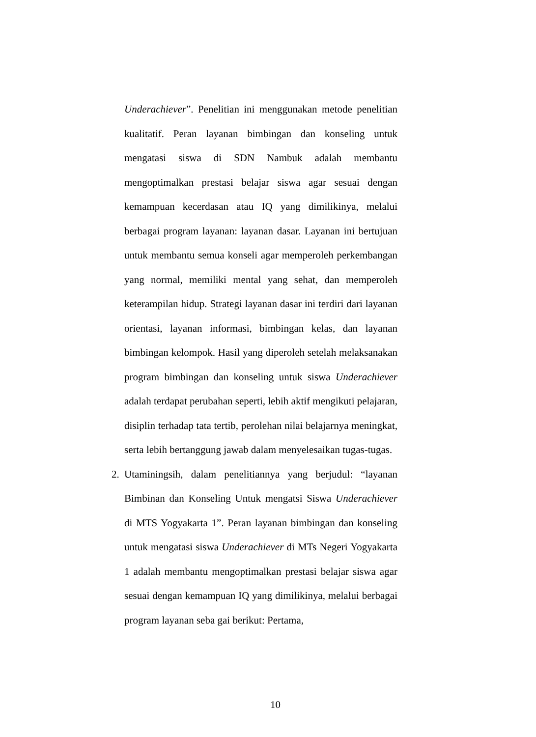Underachiever”. Penelitian ini menggunakan metode penelitian kualitatif. Peran layanan bimbingan dan konseling untuk mengatasi siswa di SDN Nambuk adalah membantu mengoptimalkan prestasi belajar siswa agar sesuai dengan kemampuan kecerdasan atau IQ yang dimilikinya, melalui berbagai program layanan: layanan dasar. Layanan ini bertujuan untuk membantu semua konseli agar memperoleh perkembangan yang normal, memiliki mental yang sehat, dan memperoleh keterampilan hidup. Strategi layanan dasar ini terdiri dari layanan orientasi, layanan informasi, bimbingan kelas, dan layanan bimbingan kelompok. Hasil yang diperoleh setelah melaksanakan program bimbingan dan konseling untuk siswa Underachiever adalah terdapat perubahan seperti, lebih aktif mengikuti pelajaran, disiplin terhadap tata tertib, perolehan nilai belajarnya meningkat, serta lebih bertanggung jawab dalam menyelesaikan tugas-tugas.
2. Utaminingsih, dalam penelitiannya yang berjudul: “layanan Bimbinan dan Konseling Untuk mengatsi Siswa Underachiever di MTS Yogyakarta 1”. Peran layanan bimbingan dan konseling untuk mengatasi siswa Underachiever di MTs Negeri Yogyakarta 1 adalah membantu mengoptimalkan prestasi belajar siswa agar sesuai dengan kemampuan IQ yang dimilikinya, melalui berbagai program layanan seba gai berikut: Pertama,
10